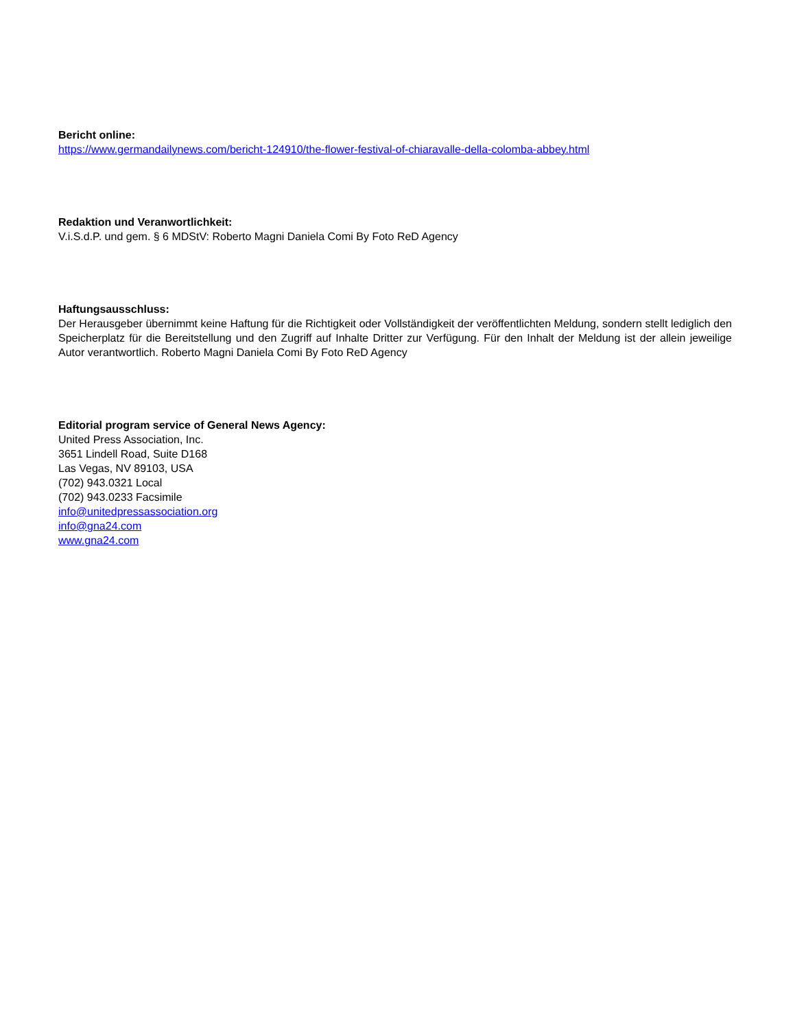Bericht online:
https://www.germandailynews.com/bericht-124910/the-flower-festival-of-chiaravalle-della-colomba-abbey.html
Redaktion und Veranwortlichkeit:
V.i.S.d.P. und gem. § 6 MDStV: Roberto Magni Daniela Comi By Foto ReD Agency
Haftungsausschluss:
Der Herausgeber übernimmt keine Haftung für die Richtigkeit oder Vollständigkeit der veröffentlichten Meldung, sondern stellt lediglich den Speicherplatz für die Bereitstellung und den Zugriff auf Inhalte Dritter zur Verfügung. Für den Inhalt der Meldung ist der allein jeweilige Autor verantwortlich. Roberto Magni Daniela Comi By Foto ReD Agency
Editorial program service of General News Agency:
United Press Association, Inc.
3651 Lindell Road, Suite D168
Las Vegas, NV 89103, USA
(702) 943.0321 Local
(702) 943.0233 Facsimile
info@unitedpressassociation.org
info@gna24.com
www.gna24.com